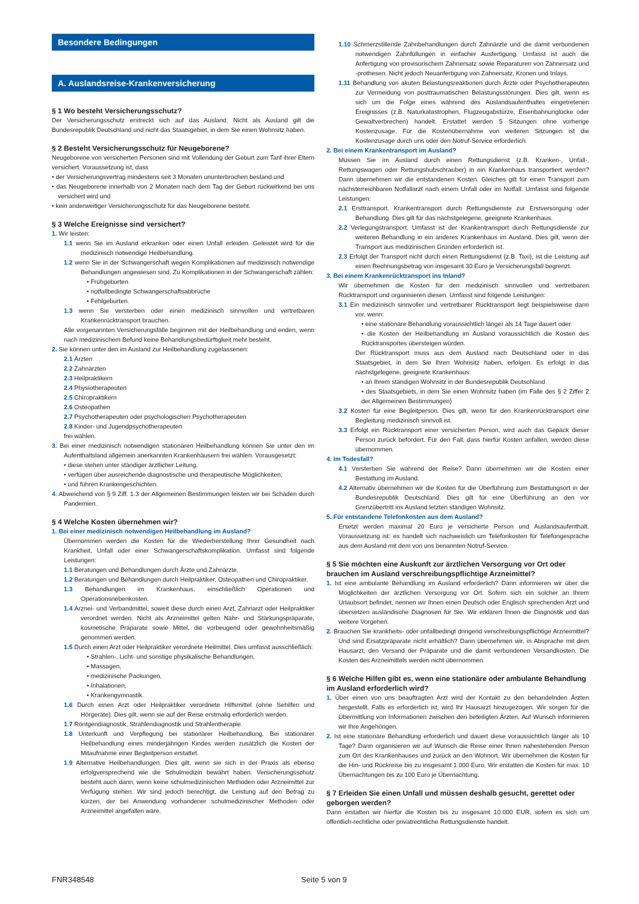Besondere Bedingungen
A. Auslandsreise-Krankenversicherung
§ 1 Wo besteht Versicherungsschutz?
Der Versicherungsschutz erstreckt sich auf das Ausland. Nicht als Ausland gilt die Bundesrepublik Deutschland und nicht das Staatsgebiet, in dem Sie einen Wohnsitz haben.
§ 2 Besteht Versicherungsschutz für Neugeborene?
Neugeborene von versicherten Personen sind mit Vollendung der Geburt zum Tarif ihrer Eltern versichert. Voraussetzung ist, dass
• der Versicherungsvertrag mindestens seit 3 Monaten ununterbrochen bestand und
• das Neugeborene innerhalb von 2 Monaten nach dem Tag der Geburt rückwirkend bei uns versichert wird und
• kein anderweitiger Versicherungsschutz für das Neugeborene besteht.
§ 3 Welche Ereignisse sind versichert?
1. Wir leisten:
1.1 wenn Sie im Ausland erkranken oder einen Unfall erleiden. Geleistet wird für die medizinisch notwendige Heilbehandlung.
1.2 wenn Sie in der Schwangerschaft wegen Komplikationen auf medizinisch notwendige Behandlungen angewiesen sind. Zu Komplikationen in der Schwangerschaft zählen:
• Frühgeburten
• notfallbedingte Schwangerschaftsabbrüche
• Fehlgeburten.
1.3 wenn Sie versterben oder einen medizinisch sinnvollen und vertretbaren Krankenrücktransport brauchen.
Alle vorgenannten Versicherungsfälle beginnen mit der Heilbehandlung und enden, wenn nach medizinischem Befund keine Behandlungsbedürftigkeit mehr besteht.
2. Sie können unter den im Ausland zur Heilbehandlung zugelassenen:
2.1 Ärzten
2.2 Zahnärzten
2.3 Heilpraktikern
2.4 Physiotherapeuten
2.5 Chiropraktikern
2.6 Osteopathen
2.7 Psychotherapeuten oder psychologischen Psychotherapeuten
2.8 Kinder- und Jugendpsychotherapeuten
frei wählen.
3. Bei einer medizinisch notwendigen stationären Heilbehandlung können Sie unter den im Aufenthaltsland allgemein anerkannten Krankenhäusern frei wählen. Vorausgesetzt:
• diese stehen unter ständiger ärztlicher Leitung,
• verfügen über ausreichende diagnostische und therapeutische Möglichkeiten,
• und führen Krankengeschichten.
4. Abweichend von § 9 Ziff. 1.3 der Allgemeinen Bestimmungen leisten wir bei Schäden durch Pandemien.
§ 4 Welche Kosten übernehmen wir?
1. Bei einer medizinisch notwendigen Heilbehandlung im Ausland?
Übernommen werden die Kosten für die Wiederherstellung Ihrer Gesundheit nach Krankheit, Unfall oder einer Schwangerschaftskomplikation. Umfasst sind folgende Leistungen:
1.1 Beratungen und Behandlungen durch Ärzte und Zahnärzte.
1.2 Beratungen und Behandlungen durch Heilpraktiker, Osteopathen und Chiropraktiker.
1.3 Behandlungen im Krankenhaus, einschließlich Operationen und Operationsnebenkosten.
1.4 Arznei- und Verbandmittel, soweit diese durch einen Arzt, Zahnarzt oder Heilpraktiker verordnet werden. Nicht als Arzneimittel gelten Nähr- und Stärkungspräparate, kosmetische Präparate sowie Mittel, die vorbeugend oder gewohnheitsmäßig genommen werden.
1.5 Durch einen Arzt oder Heilpraktiker verordnete Heilmittel. Dies umfasst ausschließlich:
• Strahlen-, Licht- und sonstige physikalische Behandlungen,
• Massagen,
• medizinische Packungen,
• Inhalationen,
• Krankengymnastik.
1.6 Durch einen Arzt oder Heilpraktiker verordnete Hilfsmittel (ohne Sehilfen und Hörgeräte). Dies gilt, wenn sie auf der Reise erstmalig erforderlich werden.
1.7 Röntgendiagnostik, Strahlendiagnostik und Strahlentherapie.
1.8 Unterkunft und Verpflegung bei stationärer Heilbehandlung. Bei stationärer Heilbehandlung eines minderjährigen Kindes werden zusätzlich die Kosten der Mitaufnahme einer Begleitperson erstattet.
1.9 Alternative Heilbehandlungen. Dies gilt, wenn sie sich in der Praxis als ebenso erfolgversprechend wie die Schulmedizin bewährt haben. Versicherungsschutz besteht auch dann, wenn keine schulmedizinischen Methoden oder Arzneimittel zur Verfügung stehen. Wir sind jedoch berechtigt, die Leistung auf den Betrag zu kürzen, der bei Anwendung vorhandener schulmedizinischer Methoden oder Arzneimittel angefallen wäre.
1.10 Schmerzstillende Zahnbehandlungen durch Zahnärzte und die damit verbundenen notwendigen Zahnfüllungen in einfacher Ausfertigung. Umfasst ist auch die Anfertigung von provisorischem Zahnersatz sowie Reparaturen von Zahnersatz und -prothesen. Nicht jedoch Neuanfertigung von Zahnersatz, Kronen und Inlays.
1.11 Behandlung von akuten Belastungsreaktionen durch Ärzte oder Psychotherapeuten zur Vermeidung von posttraumatischen Belastungsstörungen. Dies gilt, wenn es sich um die Folge eines während des Auslandsaufenthaltes eingetretenen Ereignisses (z.B. Naturkatastrophen, Flugzeugabstürze, Eisenbahnunglücke oder Gewaltverbrechen) handelt. Erstattet werden 5 Sitzungen ohne vorherige Kostenzusage. Für die Kostenübernahme von weiteren Sitzungen ist die Kostenzusage durch uns oder den Notruf-Service erforderlich.
2. Bei einem Krankentransport im Ausland?
Müssen Sie im Ausland durch einen Rettungsdienst (z.B. Kranken-, Unfall-, Rettungswagen oder Rettungshubschrauber) in ein Krankenhaus transportiert werden? Dann übernehmen wir die entstandenen Kosten. Gleiches gilt für einen Transport zum nächsterreichbaren Notfallarzt nach einem Unfall oder im Notfall. Umfasst sind folgende Leistungen:
2.1 Ersttransport. Krankentransport durch Rettungsdienste zur Erstversorgung oder Behandlung. Dies gilt für das nächstgelegene, geeignete Krankenhaus.
2.2 Verlegungstransport. Umfasst ist der Krankentransport durch Rettungsdienste zur weiteren Behandlung in ein anderes Krankenhaus im Ausland. Dies gilt, wenn der Transport aus medizinischen Gründen erforderlich ist.
2.3 Erfolgt der Transport nicht durch einen Rettungsdienst (z.B. Taxi), ist die Leistung auf einen Rechnungsbetrag von insgesamt 30 Euro je Versicherungsfall begrenzt.
3. Bei einem Krankenrücktransport ins Inland?
Wir übernehmen die Kosten für den medizinisch sinnvollen und vertretbaren Rücktransport und organisieren diesen. Umfasst sind folgende Leistungen:
3.1 Ein medizinisch sinnvoller und vertretbarer Rücktransport liegt beispielsweise dann vor, wenn:
• eine stationäre Behandlung voraussichtlich länger als 14 Tage dauert oder
• die Kosten der Heilbehandlung im Ausland voraussichtlich die Kosten des Rücktransportes übersteigen würden.
Der Rücktransport muss aus dem Ausland nach Deutschland oder in das Staatsgebiet, in dem Sie Ihren Wohnsitz haben, erfolgen. Es erfolgt in das nächstgelegene, geeignete Krankenhaus:
• an Ihrem ständigen Wohnsitz in der Bundesrepublik Deutschland
• des Staatsgebiets, in dem Sie einen Wohnsitz haben (im Falle des § 2 Ziffer 2 der Allgemeinen Bestimmungen)
3.2 Kosten für eine Begleitperson. Dies gilt, wenn für den Krankenrücktransport eine Begleitung medizinisch sinnvoll ist.
3.3 Erfolgt ein Rücktransport einer versicherten Person, wird auch das Gepäck dieser Person zurück befördert. Für den Fall, dass hierfür Kosten anfallen, werden diese übernommen.
4. Im Todesfall?
4.1 Versterben Sie während der Reise? Dann übernehmen wir die Kosten einer Bestattung im Ausland.
4.2 Alternativ übernehmen wir die Kosten für die Überführung zum Bestattungsort in der Bundesrepublik Deutschland. Dies gilt für eine Überführung an den vor Grenzübertritt ins Ausland letzten ständigen Wohnsitz.
5. Für entstandene Telefonkosten aus dem Ausland?
Ersetzt werden maximal 20 Euro je versicherte Person und Auslandsaufenthalt. Voraussetzung ist: es handelt sich nachweislich um Telefonkosten für Telefongespräche aus dem Ausland mit dem von uns benannten Notruf-Service.
§ 5 Sie möchten eine Auskunft zur ärztlichen Versorgung vor Ort oder brauchen im Ausland verschreibungspflichtige Arzneimittel?
1. Ist eine ambulante Behandlung im Ausland erforderlich? Dann informieren wir über die Möglichkeiten der ärztlichen Versorgung vor Ort. Sofern sich ein solcher an Ihrem Urlaubsort befindet, nennen wir Ihnen einen Deutsch oder Englisch sprechenden Arzt und übersetzen ausländische Diagnosen für Sie. Wir erklären Ihnen die Diagnostik und das weitere Vorgehen.
2. Brauchen Sie krankheits- oder unfallbedingt dringend verschreibungspflichtige Arzneimittel? Und sind Ersatzpräparate nicht erhältlich? Dann übernehmen wir, in Absprache mit dem Hausarzt, den Versand der Präparate und die damit verbundenen Versandkosten. Die Kosten des Arzneimittels werden nicht übernommen.
§ 6 Welche Hilfen gibt es, wenn eine stationäre oder ambulante Behandlung im Ausland erforderlich wird?
1. Über einen von uns beauftragten Arzt wird der Kontakt zu den behandelnden Ärzten hergestellt. Falls es erforderlich ist, wird Ihr Hausarzt hinzugezogen. Wir sorgen für die Übermittlung von Informationen zwischen den beteiligten Ärzten. Auf Wunsch informieren wir Ihre Angehörigen.
2. Ist eine stationäre Behandlung erforderlich und dauert diese voraussichtlich länger als 10 Tage? Dann organisieren wir auf Wunsch die Reise einer Ihnen nahestehenden Person zum Ort des Krankenhauses und zurück an den Wohnort. Wir übernehmen die Kosten für die Hin- und Rückreise bis zu insgesamt 1.000 Euro. Wir erstatten die Kosten für max. 10 Übernachtungen bis zu 100 Euro je Übernachtung.
§ 7 Erleiden Sie einen Unfall und müssen deshalb gesucht, gerettet oder geborgen werden?
Dann erstatten wir hierfür die Kosten bis zu insgesamt 10.000 EUR, sofern es sich um öffentlich-rechtliche oder privatrechtliche Rettungsdienste handelt.
FNR348548 Seite 5 von 9